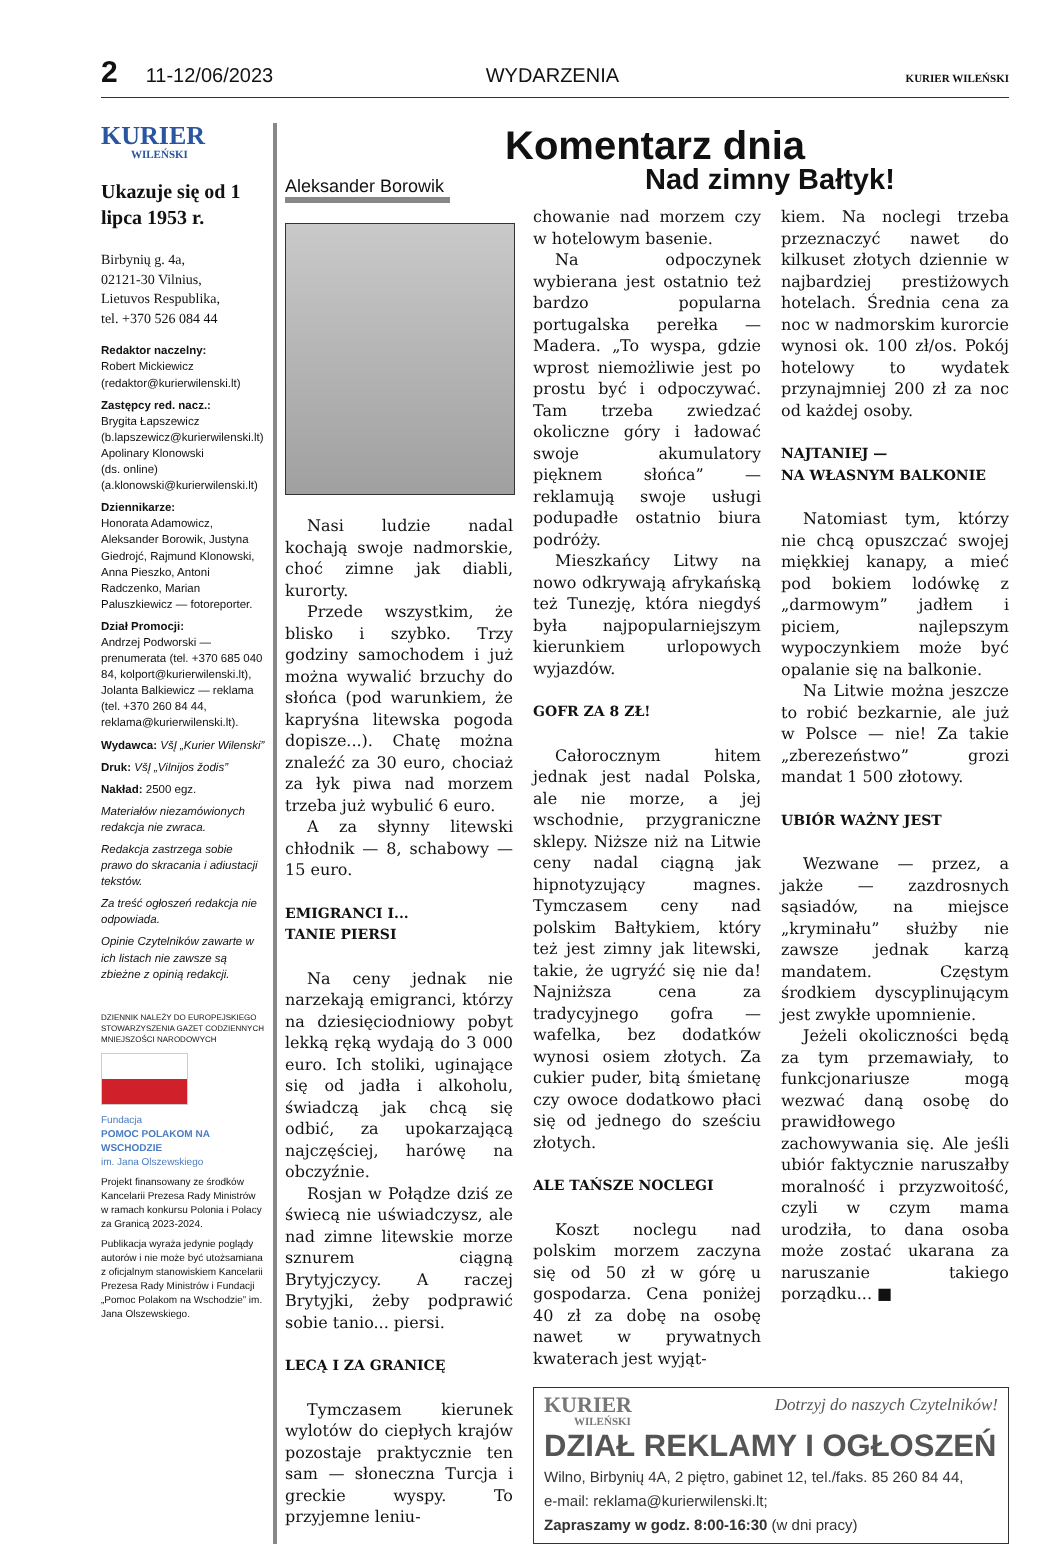2 11-12/06/2023 WYDARZENIA KURIER WILEŃSKI
KURIER
WILEŃSKI
Ukazuje się od 1 lipca 1953 r.
Birbynių g. 4a,
02121-30 Vilnius,
Lietuvos Respublika,
tel. +370 526 084 44
Redaktor naczelny:
Robert Mickiewicz
(redaktor@kurierwilenski.lt)
Zastępcy red. nacz.:
Brygita Łapszewicz
(b.lapszewicz@kurierwilenski.lt)
Apolinary Klonowski
(ds. online)
(a.klonowski@kurierwilenski.lt)
Dziennikarze:
Honorata Adamowicz, Aleksander Borowik, Justyna Giedrojć, Rajmund Klonowski, Anna Pieszko, Antoni Radczenko, Marian Paluszkiewicz — fotoreporter.
Dział Promocji:
Andrzej Podworski — prenumerata (tel. +370 685 040 84, kolport@kurierwilenski.lt), Jolanta Balkiewicz — reklama (tel. +370 260 84 44, reklama@kurierwilenski.lt).
Wydawca: VšĮ „Kurier Wilenski”
Druk: VšĮ „Vilnijos žodis”
Nakład: 2500 egz.
Materiałów niezamówionych redakcja nie zwraca.
Redakcja zastrzega sobie prawo do skracania i adiustacji tekstów.
Za treść ogłoszeń redakcja nie odpowiada.
Opinie Czytelników zawarte w ich listach nie zawsze są zbieżne z opinią redakcji.
DZIENNIK NALEŻY DO EUROPEJSKIEGO STOWARZYSZENIA GAZET CODZIENNYCH MNIEJSZOŚCI NARODOWYCH
Fundacja
POMOC POLAKOM NA WSCHODZIE
im. Jana Olszewskiego
Projekt finansowany ze środków Kancelarii Prezesa Rady Ministrów w ramach konkursu Polonia i Polacy za Granicą 2023-2024.
Publikacja wyraża jedynie poglądy autorów i nie może być utożsamiana z oficjalnym stanowiskiem Kancelarii Prezesa Rady Ministrów i Fundacji „Pomoc Polakom na Wschodzie” im. Jana Olszewskiego.
Komentarz dnia
Aleksander Borowik
Nad zimny Bałtyk!
Nasi ludzie nadal kochają swoje nadmorskie, choć zimne jak diabli, kurorty.
Przede wszystkim, że blisko i szybko. Trzy godziny samochodem i już można wywalić brzuchy do słońca (pod warunkiem, że kapryśna litewska pogoda dopisze...). Chatę można znaleźć za 30 euro, chociaż za łyk piwa nad morzem trzeba już wybulić 6 euro.
A za słynny litewski chłodnik — 8, schabowy — 15 euro.
EMIGRANCI I...
TANIE PIERSI
Na ceny jednak nie narzekają emigranci, którzy na dziesięciodniowy pobyt lekką ręką wydają do 3 000 euro. Ich stoliki, uginające się od jadła i alkoholu, świadczą jak chcą się odbić, za upokarzającą najczęściej, harówę na obczyźnie.
Rosjan w Połądze dziś ze świecą nie uświadczysz, ale nad zimne litewskie morze sznurem ciągną Brytyjczycy. A raczej Brytyjki, żeby podprawić sobie tanio... piersi.
LECĄ I ZA GRANICĘ
Tymczasem kierunek wylotów do ciepłych krajów pozostaje praktycznie ten sam — słoneczna Turcja i greckie wyspy. To przyjemne leniu-
chowanie nad morzem czy w hotelowym basenie.
Na odpoczynek wybierana jest ostatnio też bardzo popularna portugalska perełka — Madera. „To wyspa, gdzie wprost niemożliwie jest po prostu być i odpoczywać. Tam trzeba zwiedzać okoliczne góry i ładować swoje akumulatory pięknem słońca” — reklamują swoje usługi podupadłe ostatnio biura podróży.
Mieszkańcy Litwy na nowo odkrywają afrykańską też Tunezję, która niegdyś była najpopularniejszym kierunkiem urlopowych wyjazdów.
GOFR ZA 8 ZŁ!
Całorocznym hitem jednak jest nadal Polska, ale nie morze, a jej wschodnie, przygraniczne sklepy. Niższe niż na Litwie ceny nadal ciągną jak hipnotyzujący magnes. Tymczasem ceny nad polskim Bałtykiem, który też jest zimny jak litewski, takie, że ugryźć się nie da! Najniższa cena za tradycyjnego gofra — wafelka, bez dodatków wynosi osiem złotych. Za cukier puder, bitą śmietanę czy owoce dodatkowo płaci się od jednego do sześciu złotych.
ALE TAŃSZE NOCLEGI
Koszt noclegu nad polskim morzem zaczyna się od 50 zł w górę u gospodarza. Cena poniżej 40 zł za dobę na osobę nawet w prywatnych kwaterach jest wyjąt-
kiem. Na noclegi trzeba przeznaczyć nawet do kilkuset złotych dziennie w najbardziej prestiżowych hotelach. Średnia cena za noc w nadmorskim kurorcie wynosi ok. 100 zł/os. Pokój hotelowy to wydatek przynajmniej 200 zł za noc od każdej osoby.
NAJTANIEJ —
NA WŁASNYM BALKONIE
Natomiast tym, którzy nie chcą opuszczać swojej miękkiej kanapy, a mieć pod bokiem lodówkę z „darmowym” jadłem i piciem, najlepszym wypoczynkiem może być opalanie się na balkonie.
Na Litwie można jeszcze to robić bezkarnie, ale już w Polsce — nie! Za takie „zberezeństwo” grozi mandat 1 500 złotowy.
UBIÓR WAŻNY JEST
Wezwane — przez, a jakże — zazdrosnych sąsiadów, na miejsce „kryminału” służby nie zawsze jednak karzą mandatem. Częstym środkiem dyscyplinującym jest zwykłe upomnienie.
Jeżeli okoliczności będą za tym przemawiały, to funkcjonariusze mogą wezwać daną osobę do prawidłowego zachowywania się. Ale jeśli ubiór faktycznie naruszałby moralność i przyzwoitość, czyli w czym mama urodziła, to dana osoba może zostać ukarana za naruszanie takiego porządku... ■
KURIER
WILEŃSKI Dotrzyj do naszych Czytelników!
DZIAŁ REKLAMY I OGŁOSZEŃ
Wilno, Birbynių 4A, 2 piętro, gabinet 12, tel./faks. 85 260 84 44,
e-mail: reklama@kurierwilenski.lt;
Zapraszamy w godz. 8:00-16:30 (w dni pracy)